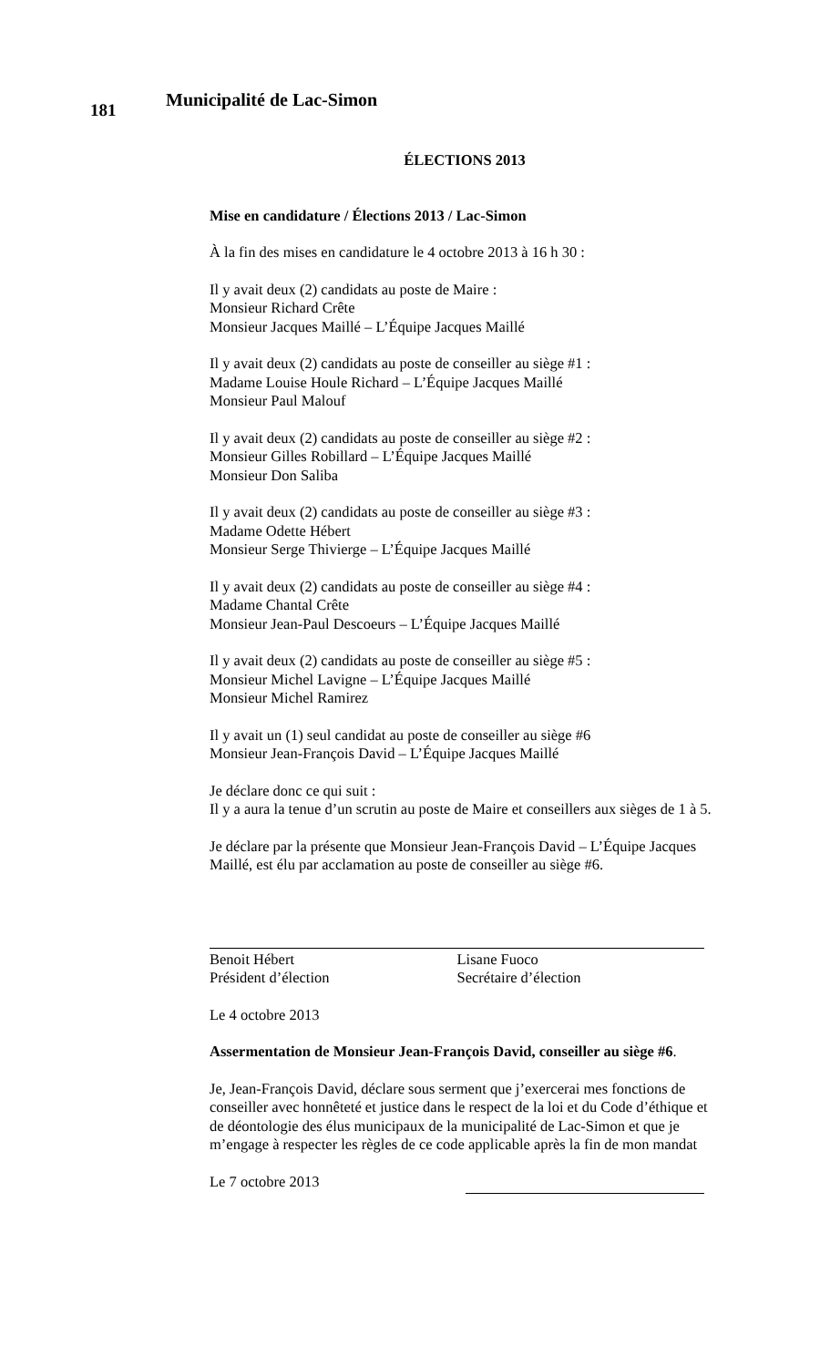181
Municipalité de Lac-Simon
ÉLECTIONS 2013
Mise en candidature / Élections 2013 / Lac-Simon
À la fin des mises en candidature le 4 octobre 2013 à 16 h 30 :
Il y avait deux (2) candidats au poste de Maire :
Monsieur Richard Crête
Monsieur Jacques Maillé – L’Équipe Jacques Maillé
Il y avait deux (2) candidats au poste de conseiller au siège #1 :
Madame Louise Houle Richard – L’Équipe Jacques Maillé
Monsieur Paul Malouf
Il y avait deux (2) candidats au poste de conseiller au siège #2 :
Monsieur Gilles Robillard – L’Équipe Jacques Maillé
Monsieur Don Saliba
Il y avait deux (2) candidats au poste de conseiller au siège #3 :
Madame Odette Hébert
Monsieur Serge Thivierge – L’Équipe Jacques Maillé
Il y avait deux (2) candidats au poste de conseiller au siège #4 :
Madame Chantal Crête
Monsieur Jean-Paul Descoeurs – L’Équipe Jacques Maillé
Il y avait deux (2) candidats au poste de conseiller au siège #5 :
Monsieur Michel Lavigne – L’Équipe Jacques Maillé
Monsieur Michel Ramirez
Il y avait un (1) seul candidat au poste de conseiller au siège #6
Monsieur Jean-François David – L’Équipe Jacques Maillé
Je déclare donc ce qui suit :
Il y a aura la tenue d’un scrutin au poste de Maire et conseillers aux sièges de 1 à 5.
Je déclare par la présente que Monsieur Jean-François David – L’Équipe Jacques Maillé, est élu par acclamation au poste de conseiller au siège #6.
Benoit Hébert
Président d’élection
Lisane Fuoco
Secrétaire d’élection
Le 4 octobre 2013
Assermentation de Monsieur Jean-François David, conseiller au siège #6.
Je, Jean-François David, déclare sous serment que j’exercerai mes fonctions de conseiller avec honnêteté et justice dans le respect de la loi et du Code d’éthique et de déontologie des élus municipaux de la municipalité de Lac-Simon et que je m’engage à respecter les règles de ce code applicable après la fin de mon mandat
Le 7 octobre 2013